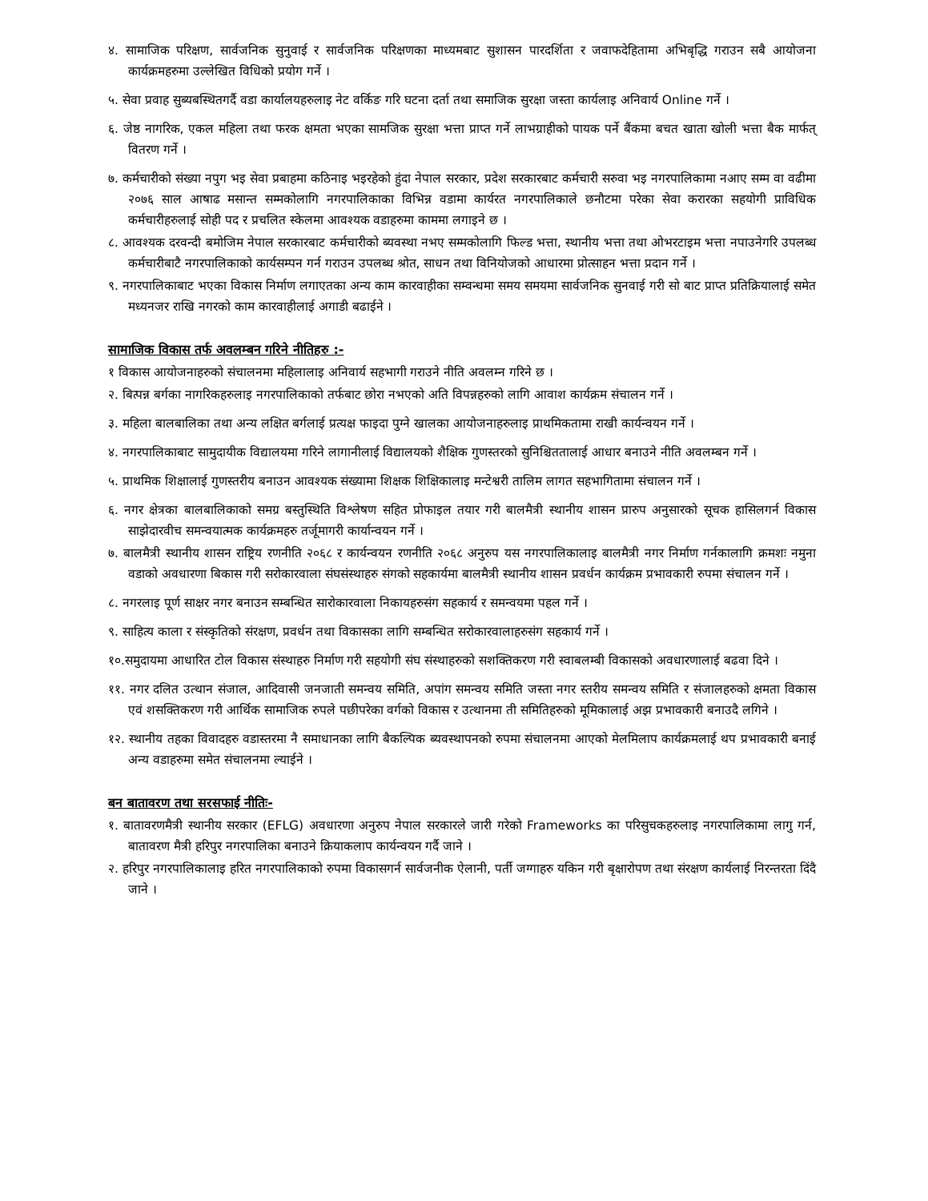४. सामाजिक परिक्षण, सार्वजनिक सुनुवाई र सार्वजनिक परिक्षणका माध्यमबाट सुशासन पारदर्शिता र जवाफदेहितामा अभिबृद्धि गराउन सबै आयोजना कार्यक्रमहरुमा उल्लेखित विधिको प्रयोग गर्ने ।
५. सेवा प्रवाह सुब्यबस्थितगर्दै वडा कार्यालयहरुलाइ नेट वर्किङ गरि घटना दर्ता तथा समाजिक सुरक्षा जस्ता कार्यलाइ अनिवार्य Online गर्ने ।
६. जेष्ठ नागरिक, एकल महिला तथा फरक क्षमता भएका सामजिक सुरक्षा भत्ता प्राप्त गर्ने लाभग्राहीको पायक पर्ने बैंकमा बचत खाता खोली भत्ता बैक मार्फत् वितरण गर्ने ।
७. कर्मचारीको संख्या नपुग भइ सेवा प्रबाहमा कठिनाइ भइरहेको हुंदा नेपाल सरकार, प्रदेश सरकारबाट कर्मचारी सरुवा भइ नगरपालिकामा नआए सम्म वा वढीमा २०७६ साल आषाढ मसान्त सम्मकोलागि नगरपालिकाका विभिन्न वडामा कार्यरत नगरपालिकाले छनौटमा परेका सेवा करारका सहयोगी प्राविधिक कर्मचारीहरुलाई सोही पद र प्रचलित स्केलमा आवश्यक वडाहरुमा काममा लगाइने छ ।
८. आवश्यक दरवन्दी बमोजिम नेपाल सरकारबाट कर्मचारीको ब्यवस्था नभए सम्मकोलागि फिल्ड भत्ता, स्थानीय भत्ता तथा ओभरटाइम भत्ता नपाउनेगरि उपलब्ध कर्मचारीबाटै नगरपालिकाको कार्यसम्पन गर्न गराउन उपलब्ध श्रोत, साधन तथा विनियोजको आधारमा प्रोत्साहन भत्ता प्रदान गर्ने ।
९. नगरपालिकाबाट भएका विकास निर्माण लगाएतका अन्य काम कारवाहीका सम्वन्धमा समय समयमा सार्वजनिक सुनवाई गरी सो बाट प्राप्त प्रतिक्रियालाई समेत मध्यनजर राखि नगरको काम कारवाहीलाई अगाडी बढाईने ।
सामाजिक विकास तर्फ अवलम्बन गरिने नीतिहरु :-
१ विकास आयोजनाहरुको संचालनमा महिलालाइ अनिवार्य सहभागी गराउने नीति अवलम्न गरिने छ ।
२. बित्पन्न बर्गका नागरिकहरुलाइ नगरपालिकाको तर्फबाट छोरा नभएको अति विपन्नहरुको लागि आवाश कार्यक्रम संचालन गर्ने ।
३. महिला बालबालिका तथा अन्य लक्षित बर्गलाई प्रत्यक्ष फाइदा पुग्ने खालका आयोजनाहरुलाइ प्राथमिकतामा राखी कार्यन्वयन गर्ने ।
४. नगरपालिकाबाट सामुदायीक विद्यालयमा गरिने लागानीलाई विद्यालयको शैक्षिक गुणस्तरको सुनिश्चिततालाई आधार बनाउने नीति अवलम्बन गर्ने ।
५. प्राथमिक शिक्षालाई गुणस्तरीय बनाउन आवश्यक संख्यामा शिक्षक शिक्षिकालाइ मन्टेश्वरी तालिम लागत सहभागितामा संचालन गर्ने ।
६. नगर क्षेत्रका बालबालिकाको समग्र बस्तुस्थिति विश्लेषण सहित प्रोफाइल तयार गरी बालमैत्री स्थानीय शासन प्रारुप अनुसारको सूचक हासिलगर्न विकास साझेदारवीच समन्वयात्मक कार्यक्रमहरु तर्जूमागरी कार्यान्वयन गर्ने ।
७. बालमैत्री स्थानीय शासन राष्ट्रिय रणनीति २०६८ र कार्यन्वयन रणनीति २०६८ अनुरुप यस नगरपालिकालाइ बालमैत्री नगर निर्माण गर्नकालागि क्रमशः नमुना वडाको अवधारणा बिकास गरी सरोकारवाला संघसंस्थाहरु संगको सहकार्यमा बालमैत्री स्थानीय शासन प्रवर्धन कार्यक्रम प्रभावकारी रुपमा संचालन गर्ने ।
८. नगरलाइ पूर्ण साक्षर नगर बनाउन सम्बन्धित सारोकारवाला निकायहरुसंग सहकार्य र समन्वयमा पहल गर्ने ।
९. साहित्य काला र संस्कृतिको संरक्षण, प्रवर्धन तथा विकासका लागि सम्बन्धित सरोकारवालाहरुसंग सहकार्य गर्ने ।
१०.समुदायमा आधारित टोल विकास संस्थाहरु निर्माण गरी सहयोगी संघ संस्थाहरुको सशक्तिकरण गरी स्वाबलम्बी विकासको अवधारणालाई बढवा दिने ।
११. नगर दलित उत्थान संजाल, आदिवासी जनजाती समन्वय समिति, अपांग समन्वय समिति जस्ता नगर स्तरीय समन्वय समिति र संजालहरुको क्षमता विकास एवं शसक्तिकरण गरी आर्थिक सामाजिक रुपले पछीपरेका वर्गको विकास र उत्थानमा ती समितिहरुको मूमिकालाई अझ प्रभावकारी बनाउदै लगिने ।
१२. स्थानीय तहका विवादहरु वडास्तरमा नै समाधानका लागि बैकल्पिक ब्यवस्थापनको रुपमा संचालनमा आएको मेलमिलाप कार्यक्रमलाई थप प्रभावकारी बनाई अन्य वडाहरुमा समेत संचालनमा ल्याईने ।
बन बातावरण तथा सरसफाई नीतिः-
१. बातावरणमैत्री स्थानीय सरकार (EFLG) अवधारणा अनुरुप नेपाल सरकारले जारी गरेको Frameworks का परिसुचकहरुलाइ नगरपालिकामा लागु गर्न, बातावरण मैत्री हरिपुर नगरपालिका बनाउने क्रियाकलाप कार्यन्वयन गर्दै जाने ।
२. हरिपुर नगरपालिकालाइ हरित नगरपालिकाको रुपमा विकासगर्न सार्वजनीक ऐलानी, पर्ती जग्गाहरु यकिन गरी बृक्षारोपण तथा संरक्षण कार्यलाई निरन्तरता दिंदै जाने ।